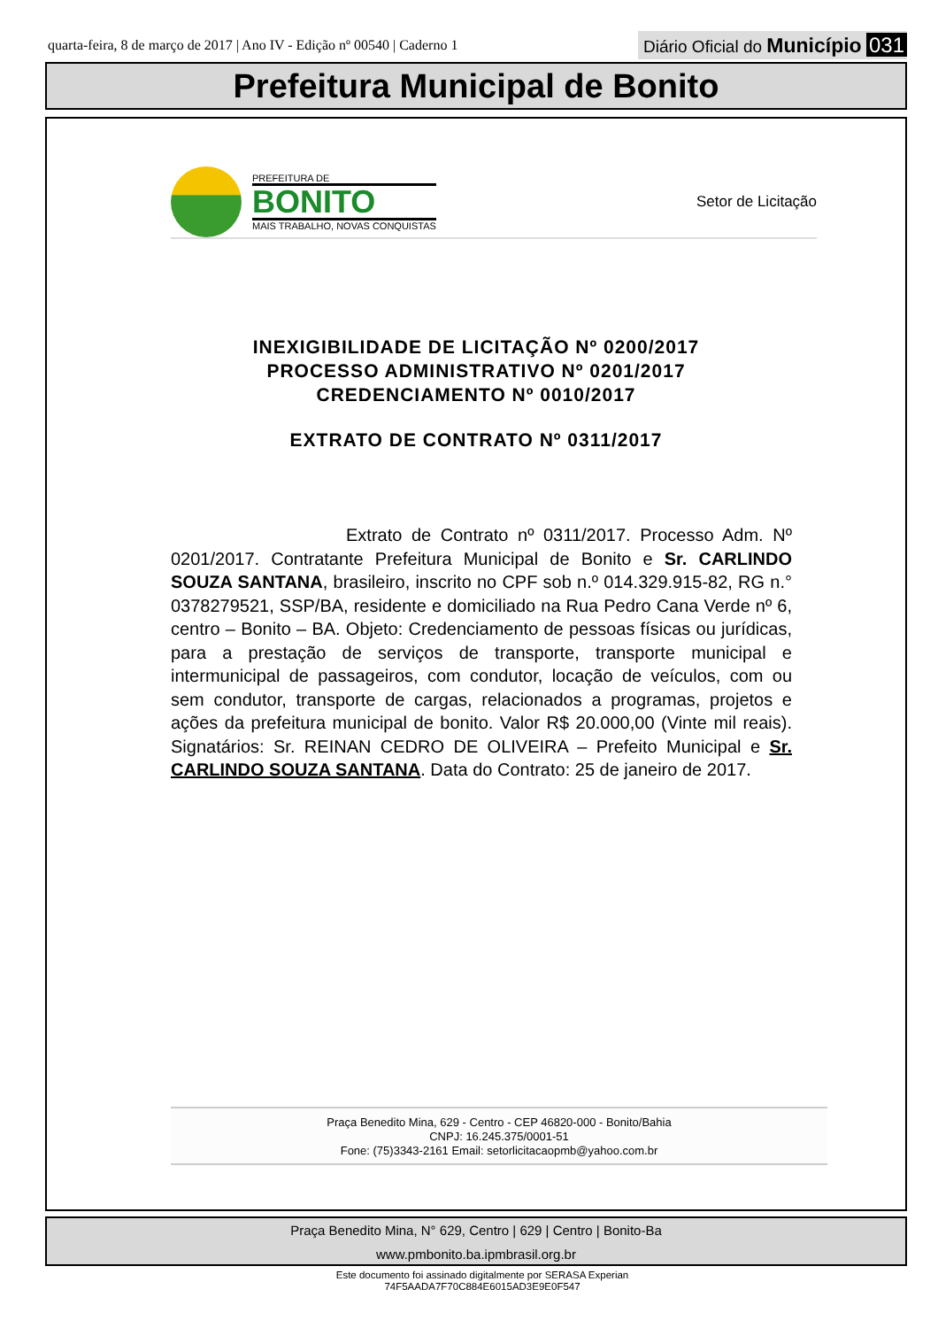quarta-feira, 8 de março de 2017 | Ano IV - Edição nº 00540 | Caderno 1
Diário Oficial do Município 031
Prefeitura Municipal de Bonito
PREFEITURA DE
BONITO
MAIS TRABALHO, NOVAS CONQUISTAS
Setor de Licitação
INEXIGIBILIDADE DE LICITAÇÃO Nº 0200/2017
PROCESSO ADMINISTRATIVO Nº 0201/2017
CREDENCIAMENTO Nº 0010/2017
EXTRATO DE CONTRATO Nº 0311/2017
Extrato de Contrato nº 0311/2017. Processo Adm. Nº 0201/2017. Contratante Prefeitura Municipal de Bonito e Sr. CARLINDO SOUZA SANTANA, brasileiro, inscrito no CPF sob n.º 014.329.915-82, RG n.° 0378279521, SSP/BA, residente e domiciliado na Rua Pedro Cana Verde nº 6, centro – Bonito – BA. Objeto: Credenciamento de pessoas físicas ou jurídicas, para a prestação de serviços de transporte, transporte municipal e intermunicipal de passageiros, com condutor, locação de veículos, com ou sem condutor, transporte de cargas, relacionados a programas, projetos e ações da prefeitura municipal de bonito. Valor R$ 20.000,00 (Vinte mil reais). Signatários: Sr. REINAN CEDRO DE OLIVEIRA – Prefeito Municipal e Sr. CARLINDO SOUZA SANTANA. Data do Contrato: 25 de janeiro de 2017.
Praça Benedito Mina, 629 - Centro - CEP 46820-000 - Bonito/Bahia
CNPJ: 16.245.375/0001-51
Fone: (75)3343-2161 Email: setorlicitacaopmb@yahoo.com.br
Praça Benedito Mina, N° 629, Centro | 629 | Centro | Bonito-Ba
www.pmbonito.ba.ipmbrasil.org.br
Este documento foi assinado digitalmente por SERASA Experian
74F5AADA7F70C884E6015AD3E9E0F547